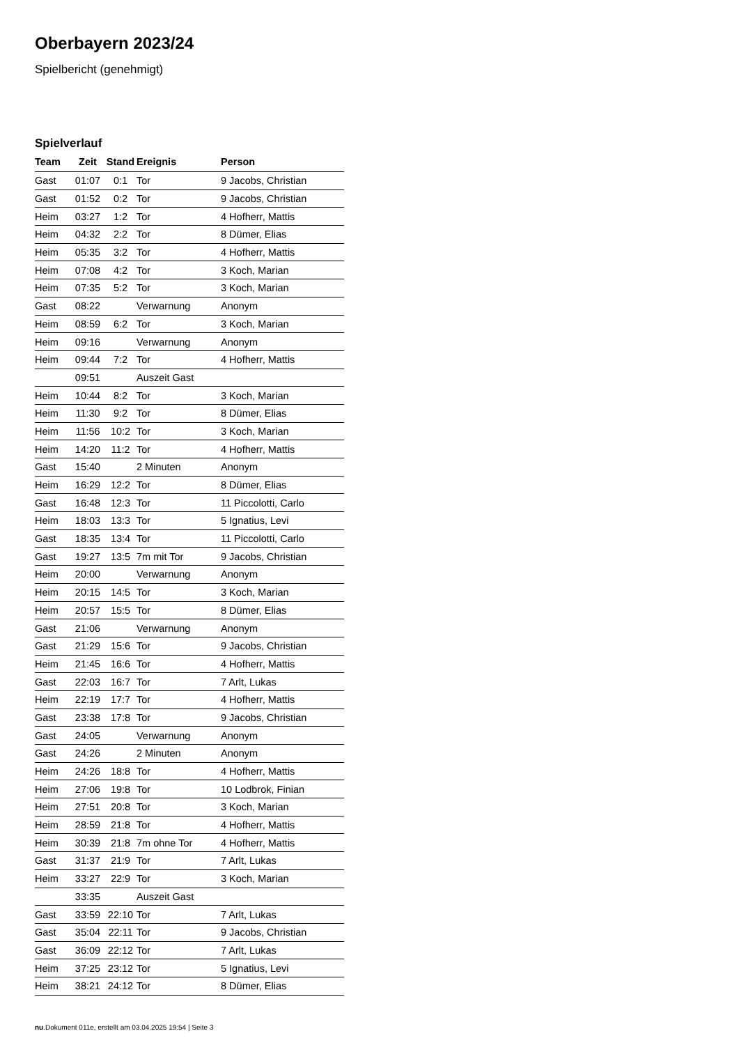Oberbayern 2023/24
Spielbericht (genehmigt)
Spielverlauf
| Team | Zeit | Stand | Ereignis | Person |
| --- | --- | --- | --- | --- |
| Gast | 01:07 | 0:1 | Tor | 9 Jacobs, Christian |
| Gast | 01:52 | 0:2 | Tor | 9 Jacobs, Christian |
| Heim | 03:27 | 1:2 | Tor | 4 Hofherr, Mattis |
| Heim | 04:32 | 2:2 | Tor | 8 Dümer, Elias |
| Heim | 05:35 | 3:2 | Tor | 4 Hofherr, Mattis |
| Heim | 07:08 | 4:2 | Tor | 3 Koch, Marian |
| Heim | 07:35 | 5:2 | Tor | 3 Koch, Marian |
| Gast | 08:22 | | Verwarnung | Anonym |
| Heim | 08:59 | 6:2 | Tor | 3 Koch, Marian |
| Heim | 09:16 | | Verwarnung | Anonym |
| Heim | 09:44 | 7:2 | Tor | 4 Hofherr, Mattis |
| | 09:51 | | Auszeit Gast | |
| Heim | 10:44 | 8:2 | Tor | 3 Koch, Marian |
| Heim | 11:30 | 9:2 | Tor | 8 Dümer, Elias |
| Heim | 11:56 | 10:2 | Tor | 3 Koch, Marian |
| Heim | 14:20 | 11:2 | Tor | 4 Hofherr, Mattis |
| Gast | 15:40 | | 2 Minuten | Anonym |
| Heim | 16:29 | 12:2 | Tor | 8 Dümer, Elias |
| Gast | 16:48 | 12:3 | Tor | 11 Piccolotti, Carlo |
| Heim | 18:03 | 13:3 | Tor | 5 Ignatius, Levi |
| Gast | 18:35 | 13:4 | Tor | 11 Piccolotti, Carlo |
| Gast | 19:27 | 13:5 | 7m mit Tor | 9 Jacobs, Christian |
| Heim | 20:00 | | Verwarnung | Anonym |
| Heim | 20:15 | 14:5 | Tor | 3 Koch, Marian |
| Heim | 20:57 | 15:5 | Tor | 8 Dümer, Elias |
| Gast | 21:06 | | Verwarnung | Anonym |
| Gast | 21:29 | 15:6 | Tor | 9 Jacobs, Christian |
| Heim | 21:45 | 16:6 | Tor | 4 Hofherr, Mattis |
| Gast | 22:03 | 16:7 | Tor | 7 Arlt, Lukas |
| Heim | 22:19 | 17:7 | Tor | 4 Hofherr, Mattis |
| Gast | 23:38 | 17:8 | Tor | 9 Jacobs, Christian |
| Gast | 24:05 | | Verwarnung | Anonym |
| Gast | 24:26 | | 2 Minuten | Anonym |
| Heim | 24:26 | 18:8 | Tor | 4 Hofherr, Mattis |
| Heim | 27:06 | 19:8 | Tor | 10 Lodbrok, Finian |
| Heim | 27:51 | 20:8 | Tor | 3 Koch, Marian |
| Heim | 28:59 | 21:8 | Tor | 4 Hofherr, Mattis |
| Heim | 30:39 | 21:8 | 7m ohne Tor | 4 Hofherr, Mattis |
| Gast | 31:37 | 21:9 | Tor | 7 Arlt, Lukas |
| Heim | 33:27 | 22:9 | Tor | 3 Koch, Marian |
| | 33:35 | | Auszeit Gast | |
| Gast | 33:59 | 22:10 | Tor | 7 Arlt, Lukas |
| Gast | 35:04 | 22:11 | Tor | 9 Jacobs, Christian |
| Gast | 36:09 | 22:12 | Tor | 7 Arlt, Lukas |
| Heim | 37:25 | 23:12 | Tor | 5 Ignatius, Levi |
| Heim | 38:21 | 24:12 | Tor | 8 Dümer, Elias |
nu.Dokument 011e, erstellt am 03.04.2025 19:54 | Seite 3